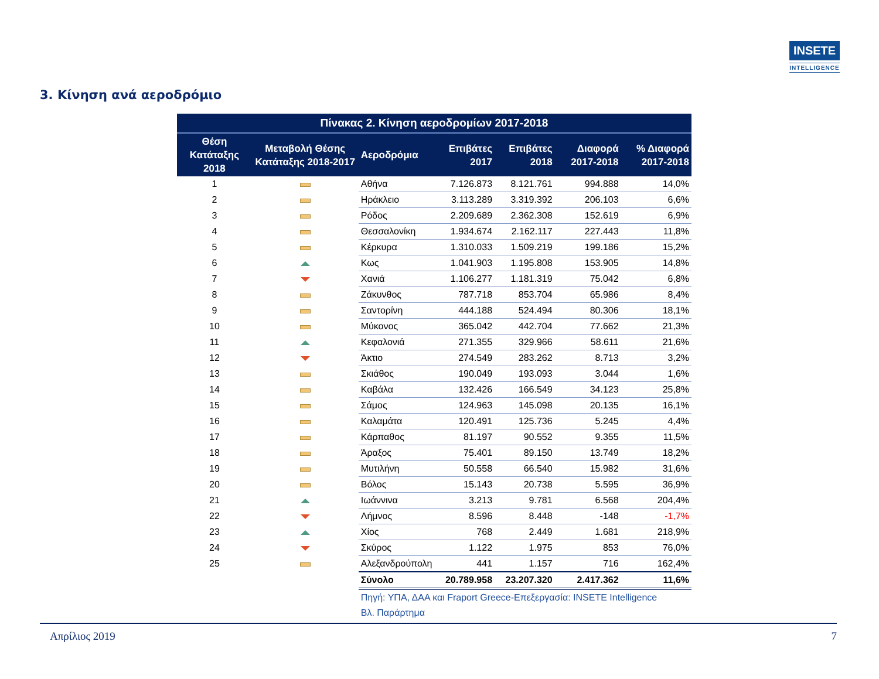INSETE
INTELLIGENCE
3. Κίνηση ανά αεροδρόμιο
| Πίνακας 2. Κίνηση αεροδρομίων 2017-2018 | | | | | | |
| Θέση Κατάταξης 2018 | Μεταβολή Θέσης Κατάταξης 2018-2017 | Αεροδρόμια | Επιβάτες 2017 | Επιβάτες 2018 | Διαφορά 2017-2018 | % Διαφορά 2017-2018 |
| 1 | | Αθήνα | 7.126.873 | 8.121.761 | 994.888 | 14,0% |
| 2 | | Ηράκλειο | 3.113.289 | 3.319.392 | 206.103 | 6,6% |
| 3 | | Ρόδος | 2.209.689 | 2.362.308 | 152.619 | 6,9% |
| 4 | | Θεσσαλονίκη | 1.934.674 | 2.162.117 | 227.443 | 11,8% |
| 5 | | Κέρκυρα | 1.310.033 | 1.509.219 | 199.186 | 15,2% |
| 6 | | Κως | 1.041.903 | 1.195.808 | 153.905 | 14,8% |
| 7 | | Χανιά | 1.106.277 | 1.181.319 | 75.042 | 6,8% |
| 8 | | Ζάκυνθος | 787.718 | 853.704 | 65.986 | 8,4% |
| 9 | | Σαντορίνη | 444.188 | 524.494 | 80.306 | 18,1% |
| 10 | | Μύκονος | 365.042 | 442.704 | 77.662 | 21,3% |
| 11 | | Κεφαλονιά | 271.355 | 329.966 | 58.611 | 21,6% |
| 12 | | Άκτιο | 274.549 | 283.262 | 8.713 | 3,2% |
| 13 | | Σκιάθος | 190.049 | 193.093 | 3.044 | 1,6% |
| 14 | | Καβάλα | 132.426 | 166.549 | 34.123 | 25,8% |
| 15 | | Σάμος | 124.963 | 145.098 | 20.135 | 16,1% |
| 16 | | Καλαμάτα | 120.491 | 125.736 | 5.245 | 4,4% |
| 17 | | Κάρπαθος | 81.197 | 90.552 | 9.355 | 11,5% |
| 18 | | Άραξος | 75.401 | 89.150 | 13.749 | 18,2% |
| 19 | | Μυτιλήνη | 50.558 | 66.540 | 15.982 | 31,6% |
| 20 | | Βόλος | 15.143 | 20.738 | 5.595 | 36,9% |
| 21 | | Ιωάννινα | 3.213 | 9.781 | 6.568 | 204,4% |
| 22 | | Λήμνος | 8.596 | 8.448 | -148 | -1,7% |
| 23 | | Χίος | 768 | 2.449 | 1.681 | 218,9% |
| 24 | | Σκύρος | 1.122 | 1.975 | 853 | 76,0% |
| 25 | | Αλεξανδρούπολη | 441 | 1.157 | 716 | 162,4% |
| | | Σύνολο | 20.789.958 | 23.207.320 | 2.417.362 | 11,6% |
| | | Πηγή: ΥΠΑ, ΔΑΑ και Fraport Greece-Επεξεργασία: INSETE Intelligence | | | | |
| | | Βλ. Παράρτημα | | | | |
Απρίλιος 2019 7